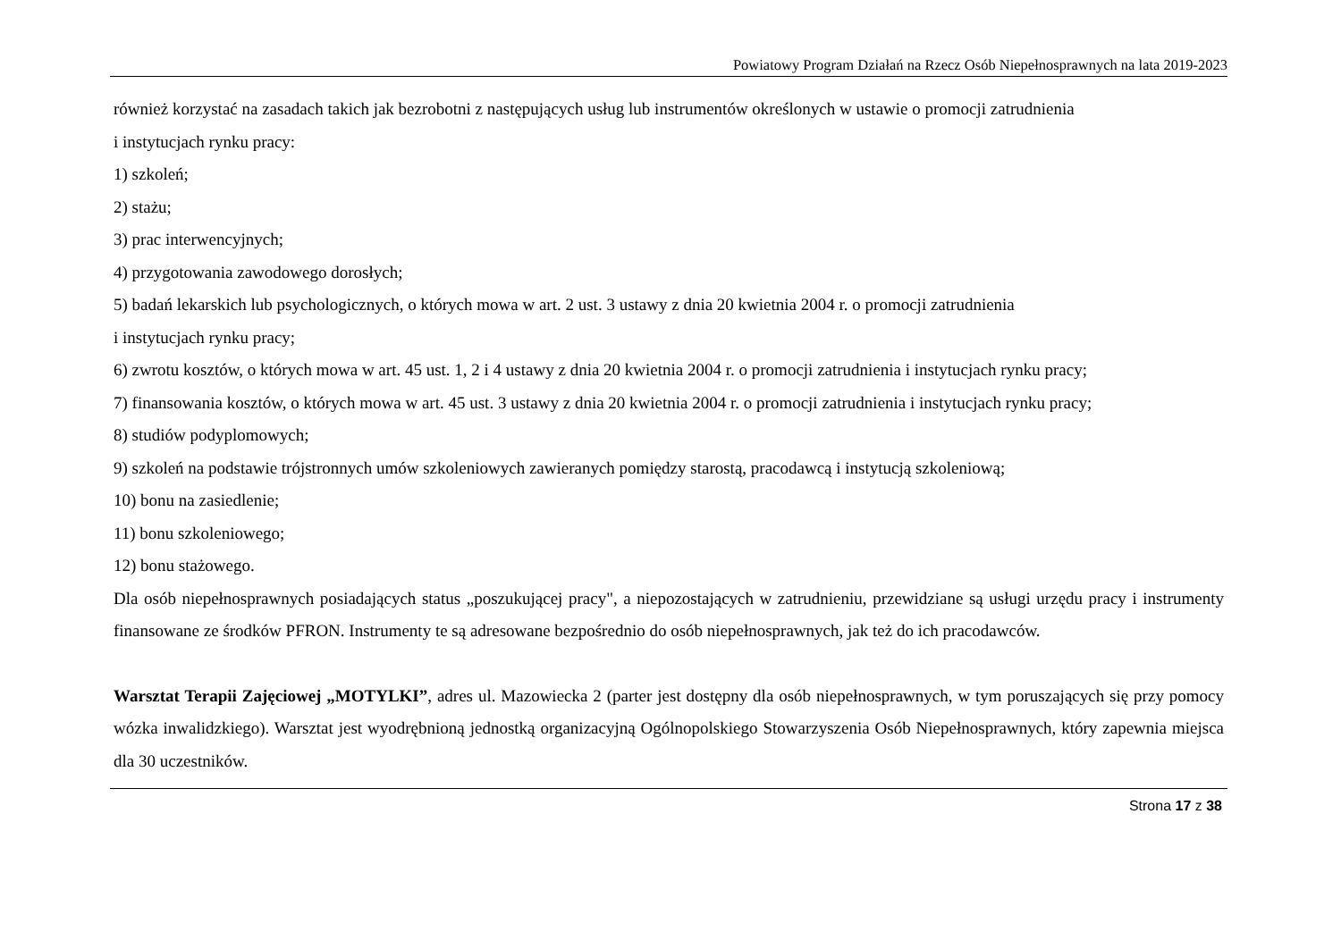Powiatowy Program Działań na Rzecz Osób Niepełnosprawnych na lata 2019-2023
również korzystać na zasadach takich jak bezrobotni z następujących usług lub instrumentów określonych w ustawie o promocji zatrudnienia
i instytucjach rynku pracy:
1) szkoleń;
2) stażu;
3) prac interwencyjnych;
4) przygotowania zawodowego dorosłych;
5) badań lekarskich lub psychologicznych, o których mowa w art. 2 ust. 3 ustawy z dnia 20 kwietnia 2004 r. o promocji zatrudnienia
i instytucjach rynku pracy;
6) zwrotu kosztów, o których mowa w art. 45 ust. 1, 2 i 4 ustawy z dnia 20 kwietnia 2004 r. o promocji zatrudnienia i instytucjach rynku pracy;
7) finansowania kosztów, o których mowa w art. 45 ust. 3 ustawy z dnia 20 kwietnia 2004 r. o promocji zatrudnienia i instytucjach rynku pracy;
8) studiów podyplomowych;
9) szkoleń na podstawie trójstronnych umów szkoleniowych zawieranych pomiędzy starostą, pracodawcą i instytucją szkoleniową;
10) bonu na zasiedlenie;
11) bonu szkoleniowego;
12) bonu stażowego.
Dla osób niepełnosprawnych posiadających status „poszukującej pracy", a niepozostających w zatrudnieniu, przewidziane są usługi urzędu pracy i instrumenty finansowane ze środków PFRON. Instrumenty te są adresowane bezpośrednio do osób niepełnosprawnych, jak też do ich pracodawców.
Warsztat Terapii Zajęciowej „MOTYLKI”, adres ul. Mazowiecka 2 (parter jest dostępny dla osób niepełnosprawnych, w tym poruszających się przy pomocy wózka inwalidzkiego). Warsztat jest wyodrębnioną jednostką organizacyjną Ogólnopolskiego Stowarzyszenia Osób Niepełnosprawnych, który zapewnia miejsca dla 30 uczestników.
Strona 17 z 38